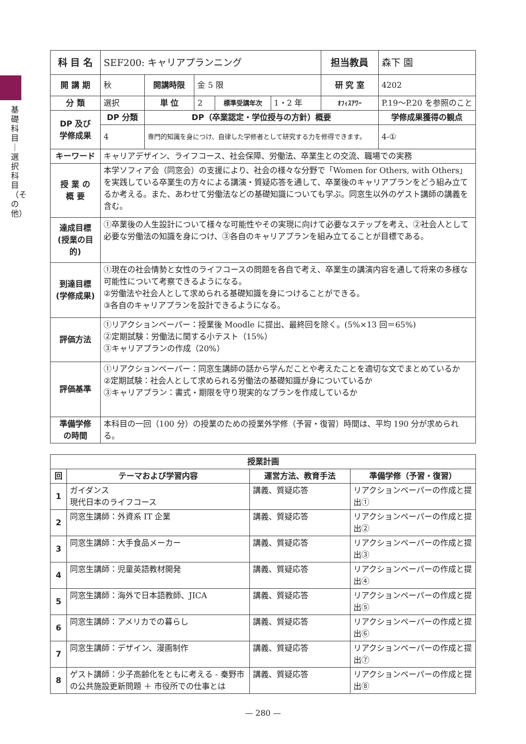基礎科目｜選択科目（その他）
| 科 目 名 | SEF200: キャリアプランニング | | | | | 担当教員 | 森下 園 | |
| 開 講 期 | 秋 | 開講時限 | 金 5 限 | | | 研 究 室 | 4202 | |
| 分 類 | 選択 | 単 位 | 2 | 標準受講年次 | 1・2 年 | ｵﾌｨｽｱﾜｰ | P.19～P.20 を参照のこと | |
| DP 及び 学修成果 | DP 分類 | DP（卒業認定・学位授与の方針）概要 | | | | | | 学修成果獲得の観点 |
| | 4 | 専門的知識を身につけ、自律した学修者として研究する力を修得できます。 | | | | | | 4-① |
| キーワード | キャリアデザイン、ライフコース、社会保障、労働法、卒業生との交流、職場での実務 | | | | | | | |
| 授 業 の 概 要 | 本学ソフィア会（同窓会）の支援により、社会の様々な分野で「Women for Others, with Others」を実践している卒業生の方々による講演・質疑応答を通して、卒業後のキャリアプランをどう組み立てるか考える。また、あわせて労働法などの基礎知識についても学ぶ。同窓生以外のゲスト講師の講義を含む。 | | | | | | | |
| 達成目標 (授業の目的) | ①卒業後の人生設計について様々な可能性やその実現に向けて必要なステップを考え、②社会人として必要な労働法の知識を身につけ、③各自のキャリアプランを組み立てることが目標である。 | | | | | | | |
| 到達目標 (学修成果) | ①現在の社会情勢と女性のライフコースの問題を各自で考え、卒業生の講演内容を通して将来の多様な可能性について考察できるようになる。 ②労働法や社会人として求められる基礎知識を身につけることができる。 ③各自のキャリアプランを設計できるようになる。 | | | | | | | |
| 評価方法 | ①リアクションペーパー：授業後 Moodle に提出、最終回を除く。(5%×13 回＝65%) ②定期試験：労働法に関する小テスト（15%） ③キャリアプランの作成（20%） | | | | | | | |
| 評価基準 | ①リアクションペーパー：同窓生講師の話から学んだことや考えたことを適切な文でまとめているか ②定期試験：社会人として求められる労働法の基礎知識が身についているか ③キャリアプラン：書式・期限を守り現実的なプランを作成しているか | | | | | | | |
| 準備学修 の時間 | 本科目の一回（100 分）の授業のための授業外学修（予習・復習）時間は、平均 190 分が求められる。 | | | | | | | |
| 授業計画 | | | |
| --- | --- | --- | --- |
| 回 | テーマおよび学習内容 | 運営方法、教育手法 | 準備学修（予習・復習） |
| 1 | ガイダンス 現代日本のライフコース | 講義、質疑応答 | リアクションペーパーの作成と提出① |
| 2 | 同窓生講師：外資系 IT 企業 | 講義、質疑応答 | リアクションペーパーの作成と提出② |
| 3 | 同窓生講師：大手食品メーカー | 講義、質疑応答 | リアクションペーパーの作成と提出③ |
| 4 | 同窓生講師：児童英語教材開発 | 講義、質疑応答 | リアクションペーパーの作成と提出④ |
| 5 | 同窓生講師：海外で日本語教師、JICA | 講義、質疑応答 | リアクションペーパーの作成と提出⑤ |
| 6 | 同窓生講師：アメリカでの暮らし | 講義、質疑応答 | リアクションペーパーの作成と提出⑥ |
| 7 | 同窓生講師：デザイン、漫画制作 | 講義、質疑応答 | リアクションペーパーの作成と提出⑦ |
| 8 | ゲスト講師：少子高齢化をともに考える - 秦野市の公共施設更新問題 ＋ 市役所での仕事とは | 講義、質疑応答 | リアクションペーパーの作成と提出⑧ |
— 280 —